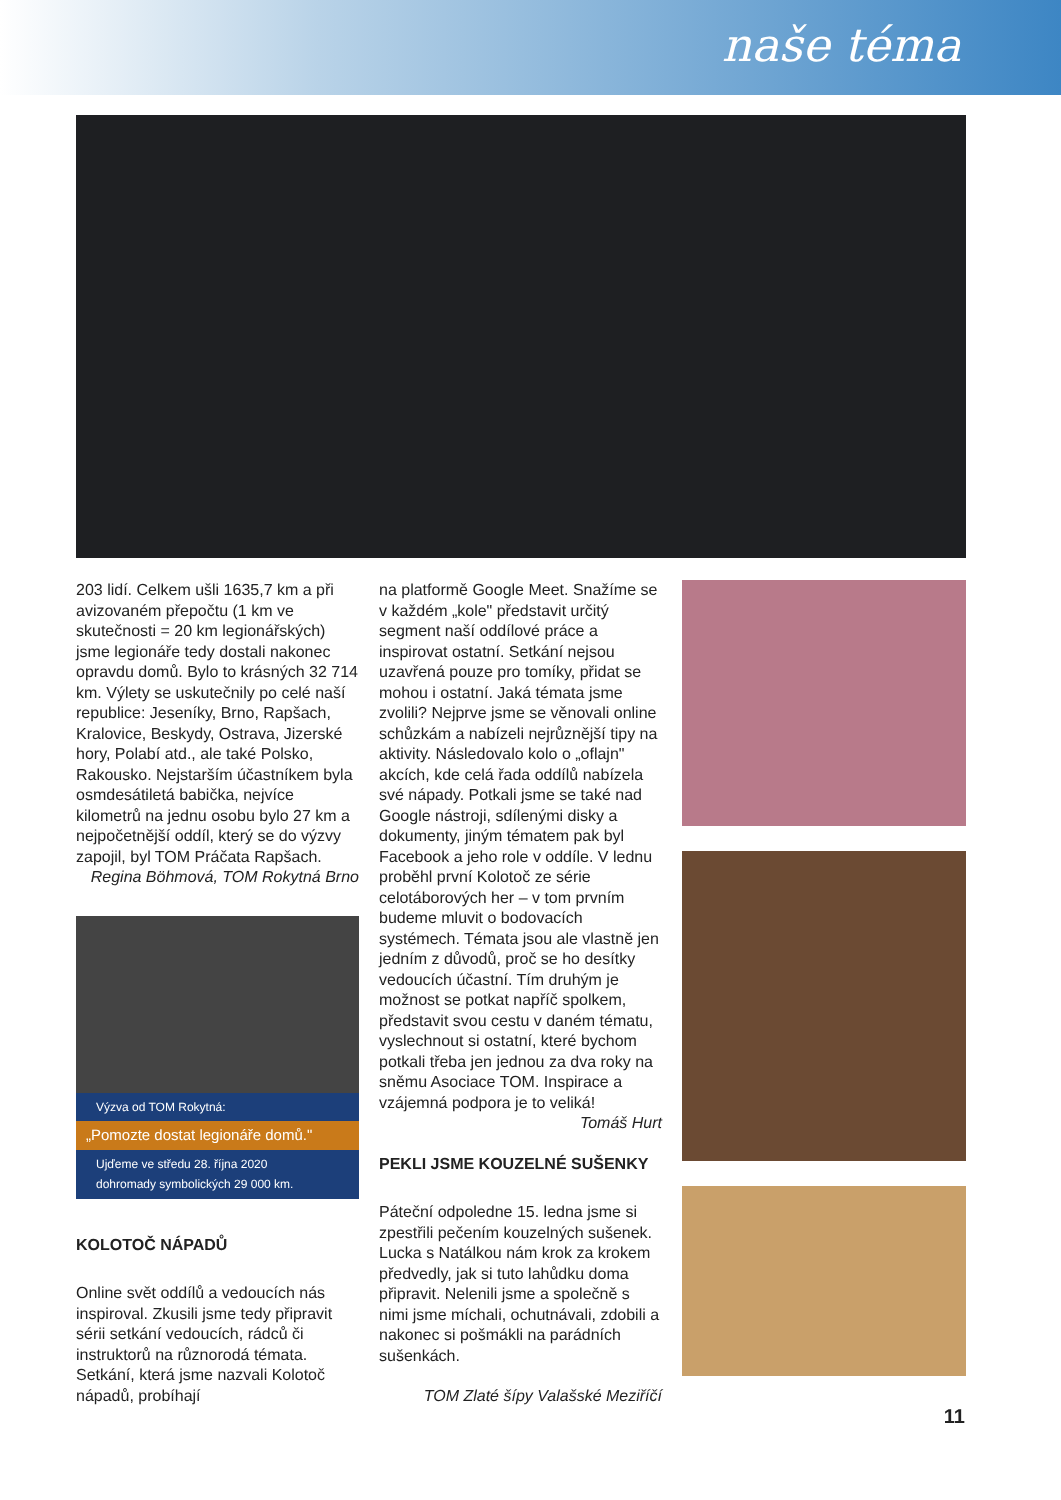naše téma
203 lidí. Celkem ušli 1635,7 km a při avizovaném přepočtu (1 km ve skutečnosti = 20 km legionářských) jsme legionáře tedy dostali nakonec opravdu domů. Bylo to krásných 32 714 km. Výlety se uskutečnily po celé naší republice: Jeseníky, Brno, Rapšach, Kralovice, Beskydy, Ostrava, Jizerské hory, Polabí atd., ale také Polsko, Rakousko. Nejstarším účastníkem byla osmdesátiletá babička, nejvíce kilometrů na jednu osobu bylo 27 km a nejpočetnější oddíl, který se do výzvy zapojil, byl TOM Práčata Rapšach.
Regina Böhmová, TOM Rokytná Brno
Výzva od TOM Rokytná:
„Pomozte dostat legionáře domů."
Ujďeme ve středu 28. října 2020
dohromady symbolických 29 000 km.
KOLOTOČ NÁPADŮ
Online svět oddílů a vedoucích nás inspiroval. Zkusili jsme tedy připravit sérii setkání vedoucích, rádců či instruktorů na různorodá témata. Setkání, která jsme nazvali Kolotoč nápadů, probíhají
na platformě Google Meet. Snažíme se v každém „kole" představit určitý segment naší oddílové práce a inspirovat ostatní. Setkání nejsou uzavřená pouze pro tomíky, přidat se mohou i ostatní. Jaká témata jsme zvolili? Nejprve jsme se věnovali online schůzkám a nabízeli nejrůznější tipy na aktivity. Následovalo kolo o „oflajn" akcích, kde celá řada oddílů nabízela své nápady. Potkali jsme se také nad Google nástroji, sdílenými disky a dokumenty, jiným tématem pak byl Facebook a jeho role v oddíle. V lednu proběhl první Kolotoč ze série celotáborových her – v tom prvním budeme mluvit o bodovacích systémech. Témata jsou ale vlastně jen jedním z důvodů, proč se ho desítky vedoucích účastní. Tím druhým je možnost se potkat napříč spolkem, představit svou cestu v daném tématu, vyslechnout si ostatní, které bychom potkali třeba jen jednou za dva roky na sněmu Asociace TOM. Inspirace a vzájemná podpora je to veliká!
Tomáš Hurt
PEKLI JSME KOUZELNÉ SUŠENKY
Páteční odpoledne 15. ledna jsme si zpestřili pečením kouzelných sušenek. Lucka s Natálkou nám krok za krokem předvedly, jak si tuto lahůdku doma připravit. Nelenili jsme a společně s nimi jsme míchali, ochutnávali, zdobili a nakonec si pošmákli na parádních sušenkách.
TOM Zlaté šípy Valašské Meziříčí
11